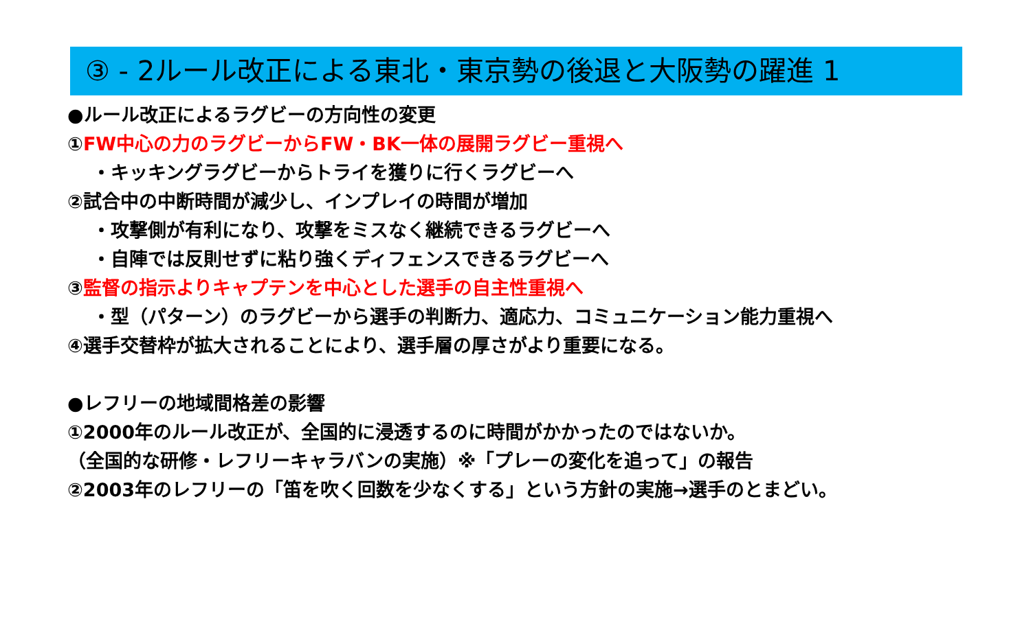③ - 2ルール改正による東北・東京勢の後退と大阪勢の躍進 1
●ルール改正によるラグビーの方向性の変更
①FW中心の力のラグビーからFW・BK一体の展開ラグビー重視へ
・キッキングラグビーからトライを獲りに行くラグビーへ
②試合中の中断時間が減少し、インプレイの時間が増加
・攻撃側が有利になり、攻撃をミスなく継続できるラグビーへ
・自陣では反則せずに粘り強くディフェンスできるラグビーへ
③監督の指示よりキャプテンを中心とした選手の自主性重視へ
・型（パターン）のラグビーから選手の判断力、適応力、コミュニケーション能力重視へ
④選手交替枠が拡大されることにより、選手層の厚さがより重要になる。
●レフリーの地域間格差の影響
①2000年のルール改正が、全国的に浸透するのに時間がかかったのではないか。
（全国的な研修・レフリーキャラバンの実施）※「プレーの変化を追って」の報告
②2003年のレフリーの「笛を吹く回数を少なくする」という方針の実施→選手のとまどい。